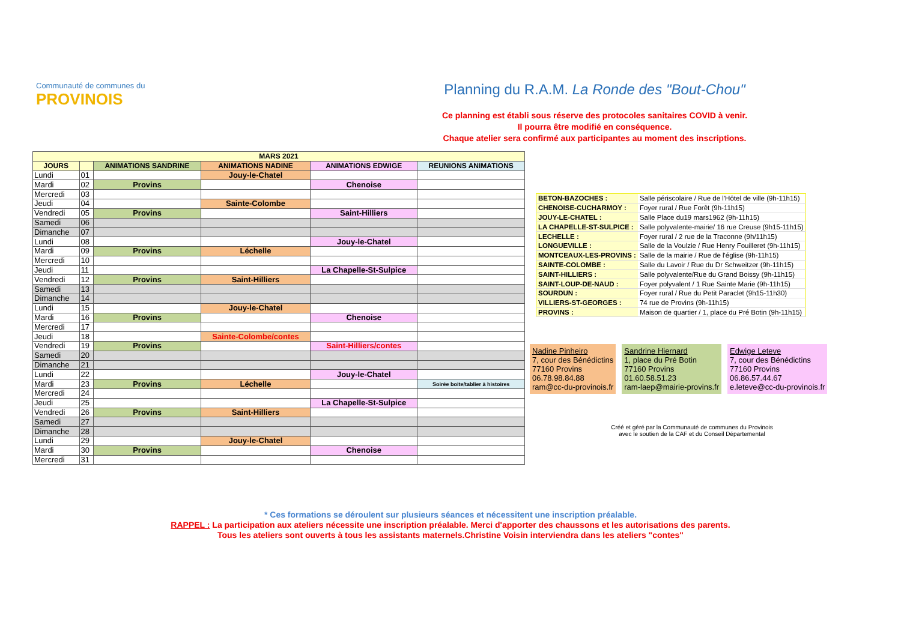Communauté de communes du
PROVINOIS
Planning du R.A.M. La Ronde des "Bout-Chou"
Ce planning est établi sous réserve des protocoles sanitaires COVID à venir.
Il pourra être modifié en conséquence.
Chaque atelier sera confirmé aux participantes au moment des inscriptions.
| MARS 2021 | | | | | |
| --- | --- | --- | --- | --- | --- |
| JOURS | | ANIMATIONS SANDRINE | ANIMATIONS NADINE | ANIMATIONS EDWIGE | REUNIONS ANIMATIONS |
| Lundi | 01 | | Jouy-le-Chatel | | |
| Mardi | 02 | Provins | | Chenoise | |
| Mercredi | 03 | | | | |
| Jeudi | 04 | | Sainte-Colombe | | |
| Vendredi | 05 | Provins | | Saint-Hilliers | |
| Samedi | 06 | | | | |
| Dimanche | 07 | | | | |
| Lundi | 08 | | | Jouy-le-Chatel | |
| Mardi | 09 | Provins | Léchelle | | |
| Mercredi | 10 | | | | |
| Jeudi | 11 | | | La Chapelle-St-Sulpice | |
| Vendredi | 12 | Provins | Saint-Hilliers | | |
| Samedi | 13 | | | | |
| Dimanche | 14 | | | | |
| Lundi | 15 | | Jouy-le-Chatel | | |
| Mardi | 16 | Provins | | Chenoise | |
| Mercredi | 17 | | | | |
| Jeudi | 18 | | Sainte-Colombe/contes | | |
| Vendredi | 19 | Provins | | Saint-Hilliers/contes | |
| Samedi | 20 | | | | |
| Dimanche | 21 | | | | |
| Lundi | 22 | | | Jouy-le-Chatel | |
| Mardi | 23 | Provins | Léchelle | | Soirée boite/tablier à histoires |
| Mercredi | 24 | | | | |
| Jeudi | 25 | | | La Chapelle-St-Sulpice | |
| Vendredi | 26 | Provins | Saint-Hilliers | | |
| Samedi | 27 | | | | |
| Dimanche | 28 | | | | |
| Lundi | 29 | | Jouy-le-Chatel | | |
| Mardi | 30 | Provins | | Chenoise | |
| Mercredi | 31 | | | | |
| BETON-BAZOCHES : | Salle périscolaire / Rue de l'Hôtel de ville (9h-11h15) |
| CHENOISE-CUCHARMOY : | Foyer rural / Rue Forêt (9h-11h15) |
| JOUY-LE-CHATEL : | Salle Place du19 mars1962 (9h-11h15) |
| LA CHAPELLE-ST-SULPICE : | Salle polyvalente-mairie/ 16 rue Creuse (9h15-11h15) |
| LECHELLE : | Foyer rural / 2 rue de la Traconne (9h/11h15) |
| LONGUEVILLE : | Salle de la Voulzie / Rue Henry Fouilleret (9h-11h15) |
| MONTCEAUX-LES-PROVINS : | Salle de la mairie / Rue de l'église (9h-11h15) |
| SAINTE-COLOMBE : | Salle du Lavoir / Rue du Dr Schweitzer (9h-11h15) |
| SAINT-HILLIERS : | Salle polyvalente/Rue du Grand Boissy (9h-11h15) |
| SAINT-LOUP-DE-NAUD : | Foyer polyvalent / 1 Rue Sainte Marie (9h-11h15) |
| SOURDUN : | Foyer rural / Rue du Petit Paraclet (9h15-11h30) |
| VILLIERS-ST-GEORGES : | 74 rue de Provins (9h-11h15) |
| PROVINS : | Maison de quartier / 1, place du Pré Botin (9h-11h15) |
Nadine Pinheiro
7, cour des Bénédictins
77160 Provins
06.78.98.84.88
ram@cc-du-provinois.fr
Sandrine Hiernard
1, place du Pré Botin
77160 Provins
01.60.58.51.23
ram-laep@mairie-provins.fr
Edwige Leteve
7, cour des Bénédictins
77160 Provins
06.86.57.44.67
e.leteve@cc-du-provinois.fr
Créé et géré par la Communauté de communes du Provinois
avec le soutien de la CAF et du Conseil Départemental
* Ces formations se déroulent sur plusieurs séances et nécessitent une inscription préalable.
RAPPEL : La participation aux ateliers nécessite une inscription préalable. Merci d'apporter des chaussons et les autorisations des parents.
Tous les ateliers sont ouverts à tous les assistants maternels.Christine Voisin interviendra dans les ateliers "contes"